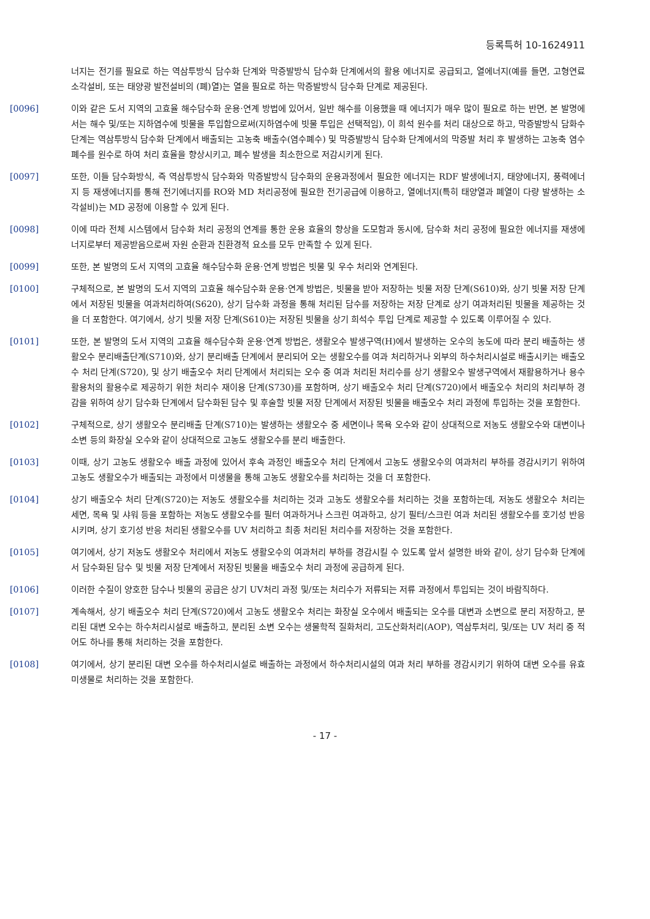등록특허 10-1624911
너지는 전기를 필요로 하는 역삼투방식 담수화 단계와 막증발방식 담수화 단계에서의 활용 에너지로 공급되고, 열에너지(예를 들면, 고형연료 소각설비, 또는 태양광 발전설비의 (폐)열)는 열을 필요로 하는 막증발방식 담수화 단계로 제공된다.
[0096] 이와 같은 도서 지역의 고효율 해수담수화 운용·연계 방법에 있어서, 일반 해수를 이용했을 때 에너지가 매우 많이 필요로 하는 반면, 본 발명에서는 해수 및/또는 지하염수에 빗물을 투입함으로써(지하염수에 빗물 투입은 선택적임), 이 희석 원수를 처리 대상으로 하고, 막증발방식 담화수 단계는 역삼투방식 담수화 단계에서 배출되는 고농축 배출수(염수폐수) 및 막증발방식 담수화 단계에서의 막증발 처리 후 발생하는 고농축 염수폐수를 원수로 하여 처리 효율을 향상시키고, 폐수 발생을 최소한으로 저감시키게 된다.
[0097] 또한, 이들 담수화방식, 즉 역삼투방식 담수화와 막증발방식 담수화의 운용과정에서 필요한 에너지는 RDF 발생에너지, 태양에너지, 풍력에너지 등 재생에너지를 통해 전기에너지를 RO와 MD 처리공정에 필요한 전기공급에 이용하고, 열에너지(특히 태양열과 폐열이 다량 발생하는 소각설비)는 MD 공정에 이용할 수 있게 된다.
[0098] 이에 따라 전체 시스템에서 담수화 처리 공정의 연계를 통한 운용 효율의 향상을 도모함과 동시에, 담수화 처리 공정에 필요한 에너지를 재생에너지로부터 제공받음으로써 자원 순환과 친환경적 요소를 모두 만족할 수 있게 된다.
[0099] 또한, 본 발명의 도서 지역의 고효율 해수담수화 운용·연계 방법은 빗물 및 우수 처리와 연계된다.
[0100] 구체적으로, 본 발명의 도서 지역의 고효율 해수담수화 운용·연계 방법은, 빗물을 받아 저장하는 빗물 저장 단계(S610)와, 상기 빗물 저장 단계에서 저장된 빗물을 여과처리하여(S620), 상기 담수화 과정을 통해 처리된 담수를 저장하는 저장 단계로 상기 여과처리된 빗물을 제공하는 것을 더 포함한다. 여기에서, 상기 빗물 저장 단계(S610)는 저장된 빗물을 상기 희석수 투입 단계로 제공할 수 있도록 이루어질 수 있다.
[0101] 또한, 본 발명의 도서 지역의 고효율 해수담수화 운용·연계 방법은, 생활오수 발생구역(H)에서 발생하는 오수의 농도에 따라 분리 배출하는 생활오수 분리배출단계(S710)와, 상기 분리배출 단계에서 분리되어 오는 생활오수를 여과 처리하거나 외부의 하수처리시설로 배출시키는 배출오수 처리 단계(S720), 및 상기 배출오수 처리 단계에서 처리되는 오수 중 여과 처리된 처리수를 상기 생활오수 발생구역에서 재활용하거나 용수 활용처의 활용수로 제공하기 위한 처리수 재이용 단계(S730)를 포함하며, 상기 배출오수 처리 단계(S720)에서 배출오수 처리의 처리부하 경감을 위하여 상기 담수화 단계에서 담수화된 담수 및 후술할 빗물 저장 단계에서 저장된 빗물을 배출오수 처리 과정에 투입하는 것을 포함한다.
[0102] 구체적으로, 상기 생활오수 분리배출 단계(S710)는 발생하는 생활오수 중 세면이나 목욕 오수와 같이 상대적으로 저농도 생활오수와 대변이나 소변 등의 화장실 오수와 같이 상대적으로 고농도 생활오수를 분리 배출한다.
[0103] 이때, 상기 고농도 생활오수 배출 과정에 있어서 후속 과정인 배출오수 처리 단계에서 고농도 생활오수의 여과처리 부하를 경감시키기 위하여 고농도 생활오수가 배출되는 과정에서 미생물을 통해 고농도 생활오수를 처리하는 것을 더 포함한다.
[0104] 상기 배출오수 처리 단계(S720)는 저농도 생활오수를 처리하는 것과 고농도 생활오수를 처리하는 것을 포함하는데, 저농도 생활오수 처리는 세면, 목욕 및 샤워 등을 포함하는 저농도 생활오수를 필터 여과하거나 스크린 여과하고, 상기 필터/스크린 여과 처리된 생활오수를 호기성 반응시키며, 상기 호기성 반응 처리된 생활오수를 UV 처리하고 최종 처리된 처리수를 저장하는 것을 포함한다.
[0105] 여기에서, 상기 저농도 생활오수 처리에서 저농도 생활오수의 여과처리 부하를 경감시킬 수 있도록 앞서 설명한 바와 같이, 상기 담수화 단계에서 담수화된 담수 및 빗물 저장 단계에서 저장된 빗물을 배출오수 처리 과정에 공급하게 된다.
[0106] 이러한 수질이 양호한 담수나 빗물의 공급은 상기 UV처리 과정 및/또는 처리수가 저류되는 저류 과정에서 투입되는 것이 바람직하다.
[0107] 계속해서, 상기 배출오수 처리 단계(S720)에서 고농도 생활오수 처리는 화장실 오수에서 배출되는 오수를 대변과 소변으로 분리 저장하고, 분리된 대변 오수는 하수처리시설로 배출하고, 분리된 소변 오수는 생물학적 질화처리, 고도산화처리(AOP), 역삼투처리, 및/또는 UV 처리 중 적어도 하나를 통해 처리하는 것을 포함한다.
[0108] 여기에서, 상기 분리된 대변 오수를 하수처리시설로 배출하는 과정에서 하수처리시설의 여과 처리 부하를 경감시키기 위하여 대변 오수를 유효미생물로 처리하는 것을 포함한다.
- 17 -